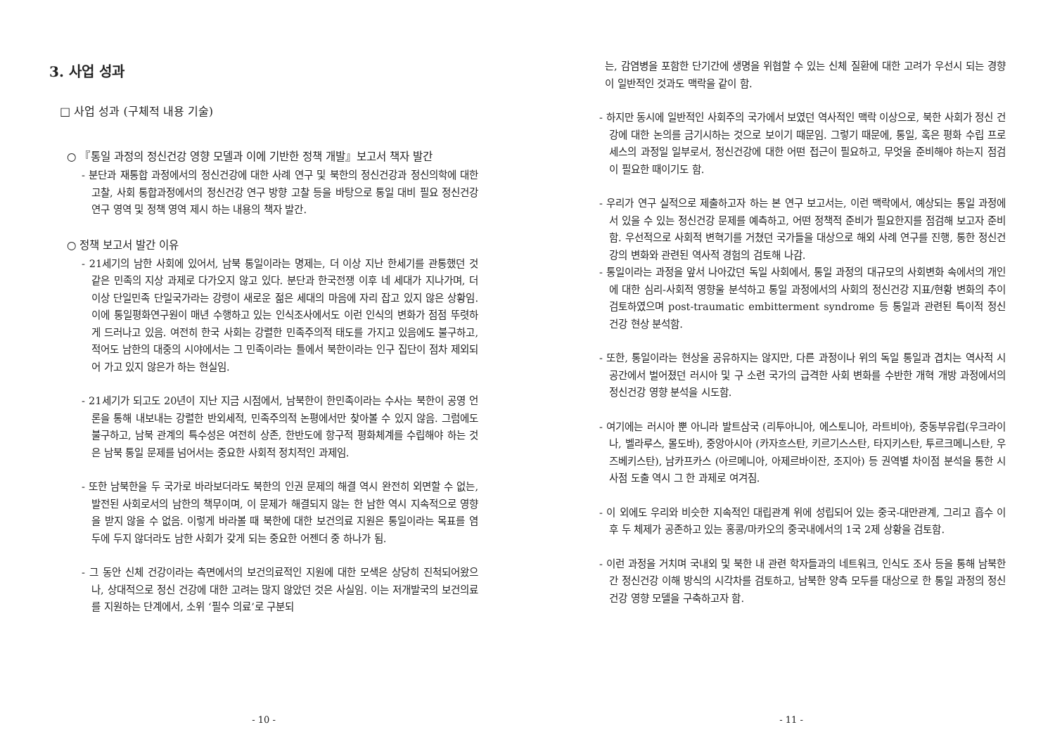3. 사업 성과
□ 사업 성과 (구체적 내용 기술)
○ 『통일 과정의 정신건강 영향 모델과 이에 기반한 정책 개발』보고서 책자 발간
- 분단과 재통합 과정에서의 정신건강에 대한 사례 연구 및 북한의 정신건강과 정신의학에 대한 고찰, 사회 통합과정에서의 정신건강 연구 방향 고찰 등을 바탕으로 통일 대비 필요 정신건강 연구 영역 및 정책 영역 제시 하는 내용의 책자 발간.
○ 정책 보고서 발간 이유
- 21세기의 남한 사회에 있어서, 남북 통일이라는 명제는, 더 이상 지난 한세기를 관통했던 것 같은 민족의 지상 과제로 다가오지 않고 있다. 분단과 한국전쟁 이후 네 세대가 지나가며, 더 이상 단일민족 단일국가라는 강령이 새로운 젊은 세대의 마음에 자리 잡고 있지 않은 상황임. 이에 통일평화연구원이 매년 수행하고 있는 인식조사에서도 이런 인식의 변화가 점점 뚜렷하게 드러나고 있음. 여전히 한국 사회는 강렬한 민족주의적 태도를 가지고 있음에도 불구하고, 적어도 남한의 대중의 시야에서는 그 민족이라는 틀에서 북한이라는 인구 집단이 점차 제외되어 가고 있지 않은가 하는 현실임.
- 21세기가 되고도 20년이 지난 지금 시점에서, 남북한이 한민족이라는 수사는 북한이 공영 언론을 통해 내보내는 강렬한 반외세적, 민족주의적 논평에서만 찾아볼 수 있지 않음. 그럼에도 불구하고, 남북 관계의 특수성은 여전히 상존, 한반도에 항구적 평화체계를 수립해야 하는 것은 남북 통일 문제를 넘어서는 중요한 사회적 정치적인 과제임.
- 또한 남북한을 두 국가로 바라보더라도 북한의 인권 문제의 해결 역시 완전히 외면할 수 없는, 발전된 사회로서의 남한의 책무이며, 이 문제가 해결되지 않는 한 남한 역시 지속적으로 영향을 받지 않을 수 없음. 이렇게 바라볼 때 북한에 대한 보건의료 지원은 통일이라는 목표를 염두에 두지 않더라도 남한 사회가 갖게 되는 중요한 어젠더 중 하나가 됨.
- 그 동안 신체 건강이라는 측면에서의 보건의료적인 지원에 대한 모색은 상당히 진척되어왔으나, 상대적으로 정신 건강에 대한 고려는 많지 않았던 것은 사실임. 이는 저개발국의 보건의료를 지원하는 단계에서, 소위 ‘필수 의료’로 구분되
- 10 -
는, 감염병을 포함한 단기간에 생명을 위협할 수 있는 신체 질환에 대한 고려가 우선시 되는 경향이 일반적인 것과도 맥락을 같이 함.
- 하지만 동시에 일반적인 사회주의 국가에서 보였던 역사적인 맥락 이상으로, 북한 사회가 정신 건강에 대한 논의를 금기시하는 것으로 보이기 때문임. 그렇기 때문에, 통일, 혹은 평화 수립 프로세스의 과정일 일부로서, 정신건강에 대한 어떤 접근이 필요하고, 무엇을 준비해야 하는지 점검이 필요한 때이기도 함.
- 우리가 연구 실적으로 제출하고자 하는 본 연구 보고서는, 이런 맥락에서, 예상되는 통일 과정에서 있을 수 있는 정신건강 문제를 예측하고, 어떤 정책적 준비가 필요한지를 점검해 보고자 준비함. 우선적으로 사회적 변혁기를 거쳤던 국가들을 대상으로 해외 사례 연구를 진행, 통한 정신건강의 변화와 관련된 역사적 경험의 검토해 나감.
- 통일이라는 과정을 앞서 나아갔던 독일 사회에서, 통일 과정의 대규모의 사회변화 속에서의 개인에 대한 심리-사회적 영향울 분석하고 통일 과정에서의 사회의 정신건강 지표/현황 변화의 추이 검토하였으며 post-traumatic embitterment syndrome 등 통일과 관련된 특이적 정신건강 현상 분석함.
- 또한, 통일이라는 현상을 공유하지는 않지만, 다른 과정이나 위의 독일 통일과 겹치는 역사적 시공간에서 벌어졌던 러시아 및 구 소련 국가의 급격한 사회 변화를 수반한 개혁 개방 과정에서의 정신건강 영향 분석을 시도함.
- 여기에는 러시아 뿐 아니라 발트삼국 (리투아니아, 에스토니아, 라트비아), 중동부유럽(우크라이나, 벨라루스, 몰도바), 중앙아시아 (카자흐스탄, 키르기스스탄, 타지키스탄, 투르크메니스탄, 우즈베키스탄), 남카프카스 (아르메니아, 아제르바이잔, 조지아) 등 권역별 차이점 분석을 통한 시사점 도출 역시 그 한 과제로 여겨짐.
- 이 외에도 우리와 비슷한 지속적인 대립관계 위에 성립되어 있는 중국-대만관계, 그리고 흡수 이후 두 체제가 공존하고 있는 홍콩/마카오의 중국내에서의 1국 2제 상황을 검토함.
- 이런 과정을 거치며 국내외 및 북한 내 관련 학자들과의 네트워크, 인식도 조사 등을 통해 남북한 간 정신건강 이해 방식의 시각차를 검토하고, 남북한 양측 모두를 대상으로 한 통일 과정의 정신건강 영향 모델을 구축하고자 함.
- 11 -